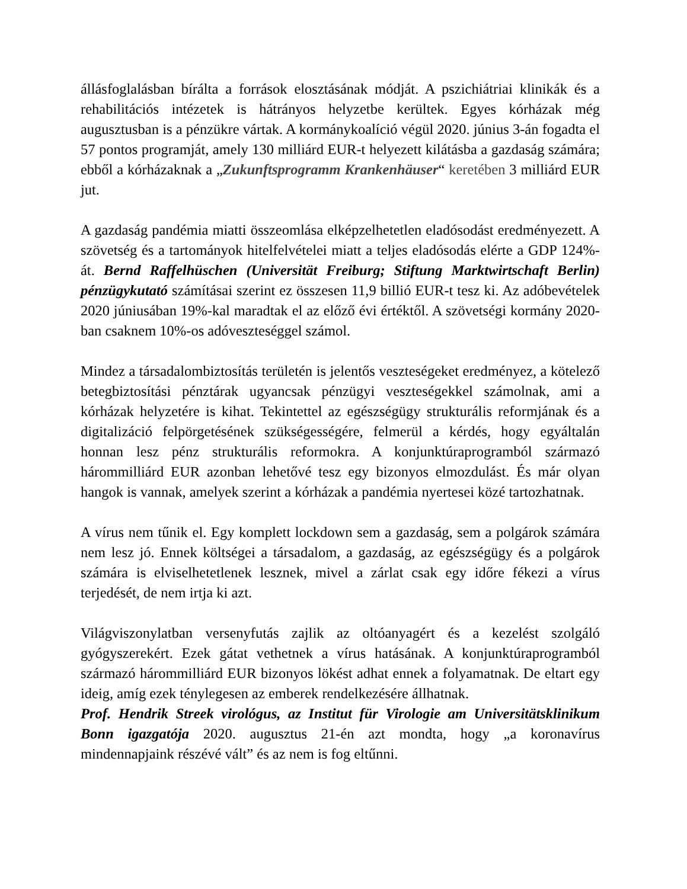állásfoglalásban bírálta a források elosztásának módját. A pszichiátriai klinikák és a rehabilitációs intézetek is hátrányos helyzetbe kerültek. Egyes kórházak még augusztusban is a pénzükre vártak. A kormánykoalíció végül 2020. június 3-án fogadta el 57 pontos programját, amely 130 milliárd EUR-t helyezett kilátásba a gazdaság számára; ebből a kórházaknak a „Zukunftsprogramm Krankenhäuser“ keretében 3 milliárd EUR jut.
A gazdaság pandémia miatti összeomlása elképzelhetetlen eladósodást eredményezett. A szövetség és a tartományok hitelfelvételei miatt a teljes eladósodás elérte a GDP 124%-át. Bernd Raffelhüschen (Universität Freiburg; Stiftung Marktwirtschaft Berlin) pénzügykutató számításai szerint ez összesen 11,9 billió EUR-t tesz ki. Az adóbevételek 2020 júniusában 19%-kal maradtak el az előző évi értéktől. A szövetségi kormány 2020-ban csaknem 10%-os adóveszteséggel számol.
Mindez a társadalombiztosítás területén is jelentős veszteségeket eredményez, a kötelező betegbiztosítási pénztárak ugyancsak pénzügyi veszteségekkel számolnak, ami a kórházak helyzetére is kihat. Tekintettel az egészségügy strukturális reformjának és a digitalizáció felpörgetésének szükségességére, felmerül a kérdés, hogy egyáltalán honnan lesz pénz strukturális reformokra. A konjunktúraprogramból származó hárommilliárd EUR azonban lehetővé tesz egy bizonyos elmozdulást. És már olyan hangok is vannak, amelyek szerint a kórházak a pandémia nyertesei közé tartozhatnak.
A vírus nem tűnik el. Egy komplett lockdown sem a gazdaság, sem a polgárok számára nem lesz jó. Ennek költségei a társadalom, a gazdaság, az egészségügy és a polgárok számára is elviselhetetlenek lesznek, mivel a zárlat csak egy időre fékezi a vírus terjedését, de nem irtja ki azt.
Világviszonylatban versenyfutás zajlik az oltóanyagért és a kezelést szolgáló gyógyszerekért. Ezek gátat vethetnek a vírus hatásának. A konjunktúraprogramból származó hárommilliárd EUR bizonyos lökést adhat ennek a folyamatnak. De eltart egy ideig, amíg ezek ténylegesen az emberek rendelkezésére állhatnak.
Prof. Hendrik Streek virológus, az Institut für Virologie am Universitätsklinikum Bonn igazgatója 2020. augusztus 21-én azt mondta, hogy „a koronavírus mindennapjaink részévé vált” és az nem is fog eltűnni.